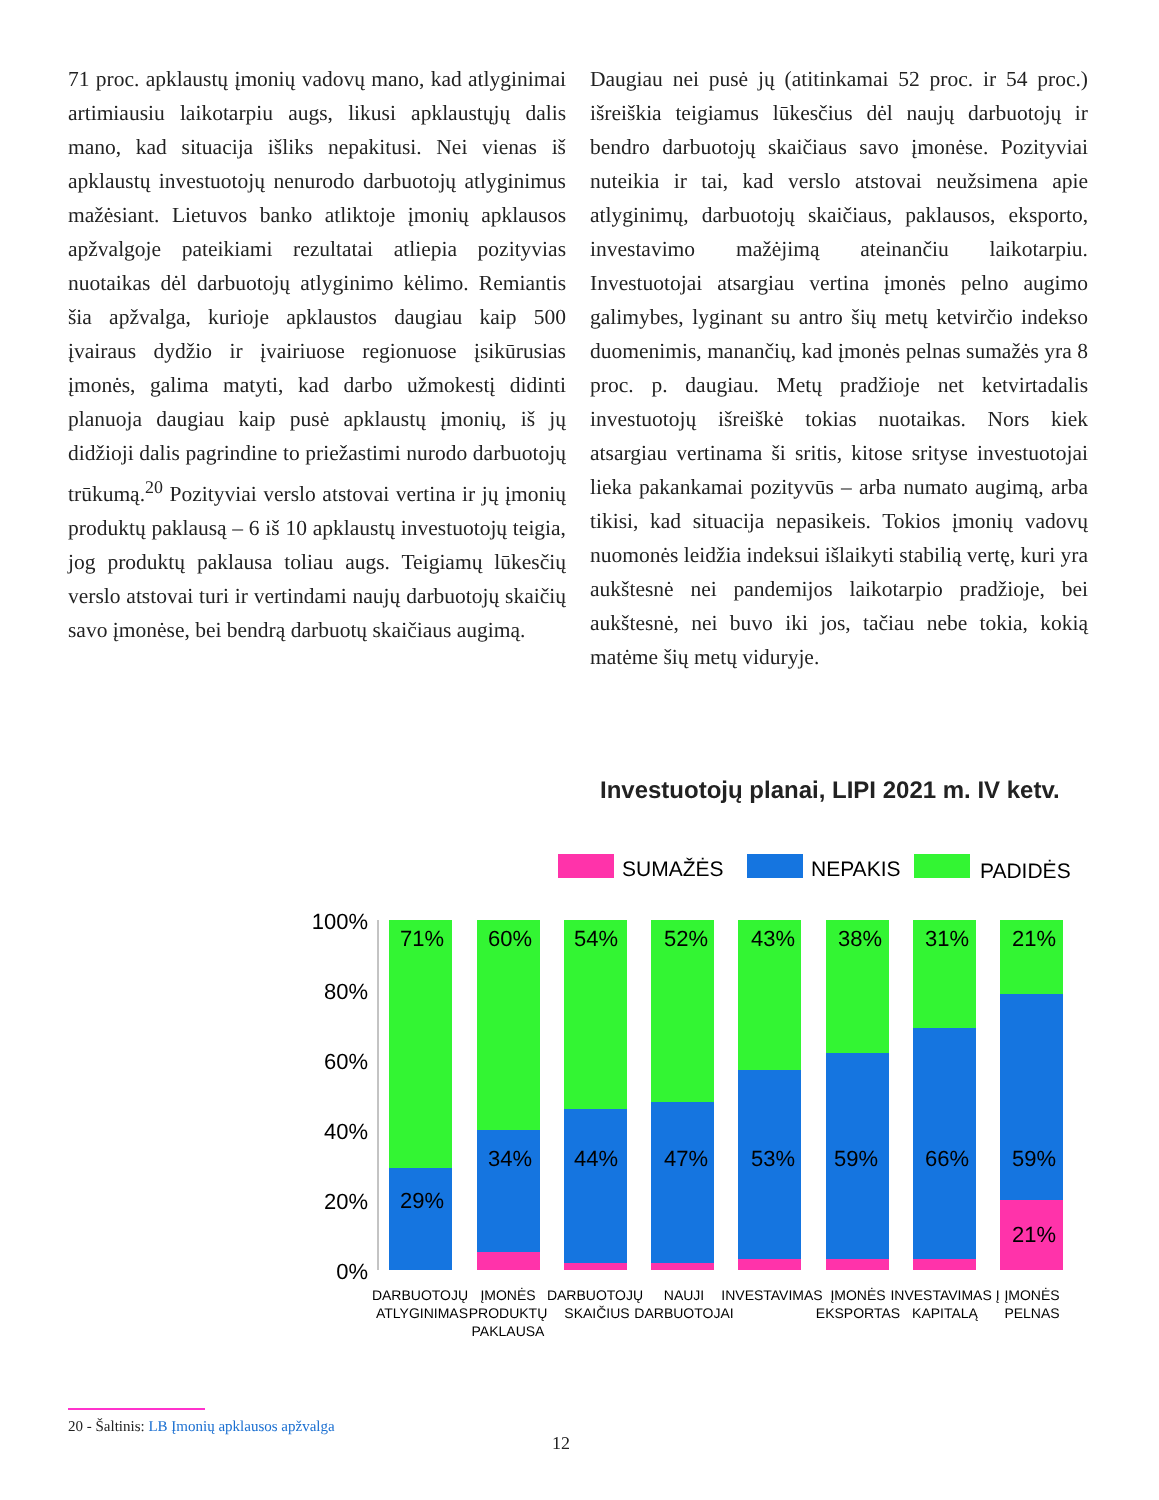71 proc. apklaustų įmonių vadovų mano, kad atlyginimai artimiausiu laikotarpiu augs, likusi apklaustųjų dalis mano, kad situacija išliks nepakitusi. Nei vienas iš apklaustų investuotojų nenurodo darbuotojų atlyginimus mažėsiant. Lietuvos banko atliktoje įmonių apklausos apžvalgoje pateikiami rezultatai atliepia pozityvias nuotaikas dėl darbuotojų atlyginimo kėlimo. Remiantis šia apžvalga, kurioje apklaustos daugiau kaip 500 įvairaus dydžio ir įvairiuose regionuose įsikūrusias įmonės, galima matyti, kad darbo užmokestį didinti planuoja daugiau kaip pusė apklaustų įmonių, iš jų didžioji dalis pagrindine to priežastimi nurodo darbuotojų trūkumą.<sup>20</sup> Pozityviai verslo atstovai vertina ir jų įmonių produktų paklausą – 6 iš 10 apklaustų investuotojų teigia, jog produktų paklausa toliau augs. Teigiamų lūkesčių verslo atstovai turi ir vertindami naujų darbuotojų skaičių savo įmonėse, bei bendrą darbuotų skaičiaus augimą.
Daugiau nei pusė jų (atitinkamai 52 proc. ir 54 proc.) išreiškia teigiamus lūkesčius dėl naujų darbuotojų ir bendro darbuotojų skaičiaus savo įmonėse. Pozityviai nuteikia ir tai, kad verslo atstovai neužsimena apie atlyginimų, darbuotojų skaičiaus, paklausos, eksporto, investavimo mažėjimą ateinančiu laikotarpiu. Investuotojai atsargiau vertina įmonės pelno augimo galimybes, lyginant su antro šių metų ketvirčio indekso duomenimis, manančių, kad įmonės pelnas sumažės yra 8 proc. p. daugiau. Metų pradžioje net ketvirtadalis investuotojų išreiškė tokias nuotaikas. Nors kiek atsargiau vertinama ši sritis, kitose srityse investuotojai lieka pakankamai pozityvūs – arba numato augimą, arba tikisi, kad situacija nepasikeis. Tokios įmonių vadovų nuomonės leidžia indeksui išlaikyti stabilią vertę, kuri yra aukštesnė nei pandemijos laikotarpio pradžioje, bei aukštesnė, nei buvo iki jos, tačiau nebe tokia, kokią matėme šių metų viduryje.
Investuotojų planai, LIPI 2021 m. IV ketv.
SUMAŽĖS
NEPAKIS
PADIDĖS
100%
80%
60%
40%
20%
0%
71%
29%
60%
34%
54%
44%
52%
47%
43%
53%
38%
59%
31%
66%
21%
59%
21%
DARBUOTOJŲ
ATLYGINIMAS
ĮMONĖS
PRODUKTŲ
PAKLAUSA
DARBUOTOJŲ
SKAIČIUS
NAUJI
DARBUOTOJAI
INVESTAVIMAS
ĮMONĖS
EKSPORTAS
INVESTAVIMAS Į
KAPITALĄ
ĮMONĖS
PELNAS
20 - Šaltinis: LB Įmonių apklausos apžvalga
12